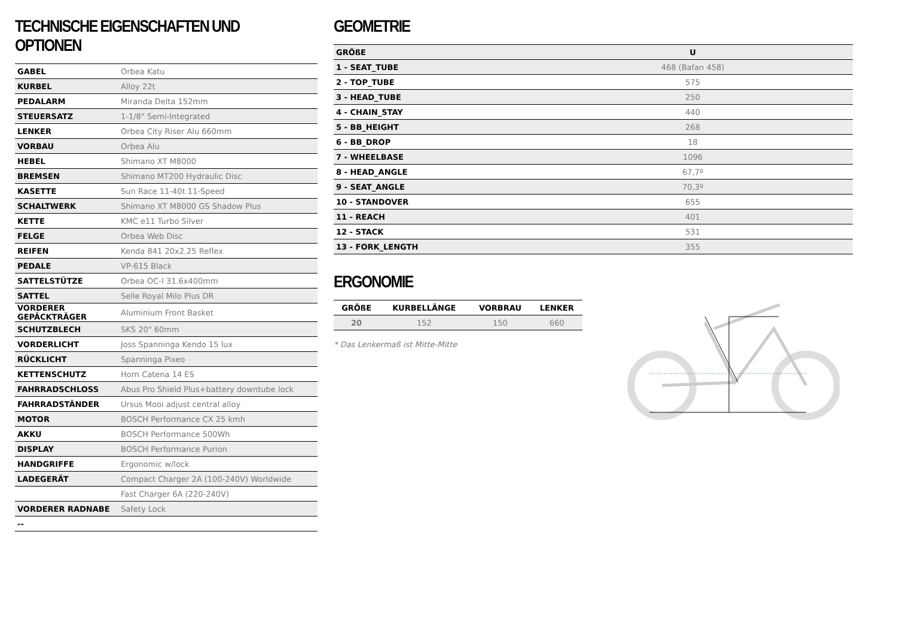TECHNISCHE EIGENSCHAFTEN UND OPTIONEN
| GABEL | Orbea Katu |
| KURBEL | Alloy 22t |
| PEDALARM | Miranda Delta 152mm |
| STEUERSATZ | 1-1/8" Semi-Integrated |
| LENKER | Orbea City Riser Alu 660mm |
| VORBAU | Orbea Alu |
| HEBEL | Shimano XT M8000 |
| BREMSEN | Shimano MT200 Hydraulic Disc |
| KASETTE | Sun Race 11-40t 11-Speed |
| SCHALTWERK | Shimano XT M8000 GS Shadow Plus |
| KETTE | KMC e11 Turbo Silver |
| FELGE | Orbea Web Disc |
| REIFEN | Kenda 841 20x2.25 Reflex |
| PEDALE | VP-615 Black |
| SATTELSTÜTZE | Orbea OC-I 31.6x400mm |
| SATTEL | Selle Royal Milo Plus DR |
| VORDERER GEPÄCKTRÄGER | Aluminium Front Basket |
| SCHUTZBLECH | SKS 20" 60mm |
| VORDERLICHT | Joss Spanninga Kendo 15 lux |
| RÜCKLICHT | Spanninga Pixeo |
| KETTENSCHUTZ | Horn Catena 14 ES |
| FAHRRADSCHLOSS | Abus Pro Shield Plus+battery downtube lock |
| FAHRRADSTÄNDER | Ursus Mooi adjust central alloy |
| MOTOR | BOSCH Performance CX 25 kmh |
| AKKU | BOSCH Performance 500Wh |
| DISPLAY | BOSCH Performance Purion |
| HANDGRIFFE | Ergonomic w/lock |
| LADEGERÄT | Compact Charger 2A (100-240V) Worldwide |
| | Fast Charger 6A (220-240V) |
| VORDERER RADNABE | Safety Lock |
| -- | |
GEOMETRIE
| GRÖßE | U |
| 1 - SEAT_TUBE | 468 (Bafan 458) |
| 2 - TOP_TUBE | 575 |
| 3 - HEAD_TUBE | 250 |
| 4 - CHAIN_STAY | 440 |
| 5 - BB_HEIGHT | 268 |
| 6 - BB_DROP | 18 |
| 7 - WHEELBASE | 1096 |
| 8 - HEAD_ANGLE | 67,7º |
| 9 - SEAT_ANGLE | 70,3º |
| 10 - STANDOVER | 655 |
| 11 - REACH | 401 |
| 12 - STACK | 531 |
| 13 - FORK_LENGTH | 355 |
ERGONOMIE
| GRÖßE | KURBELLÄNGE | VORBRAU | LENKER |
| --- | --- | --- | --- |
| 20 | 152 | 150 | 660 |
* Das Lenkermaß ist Mitte-Mitte